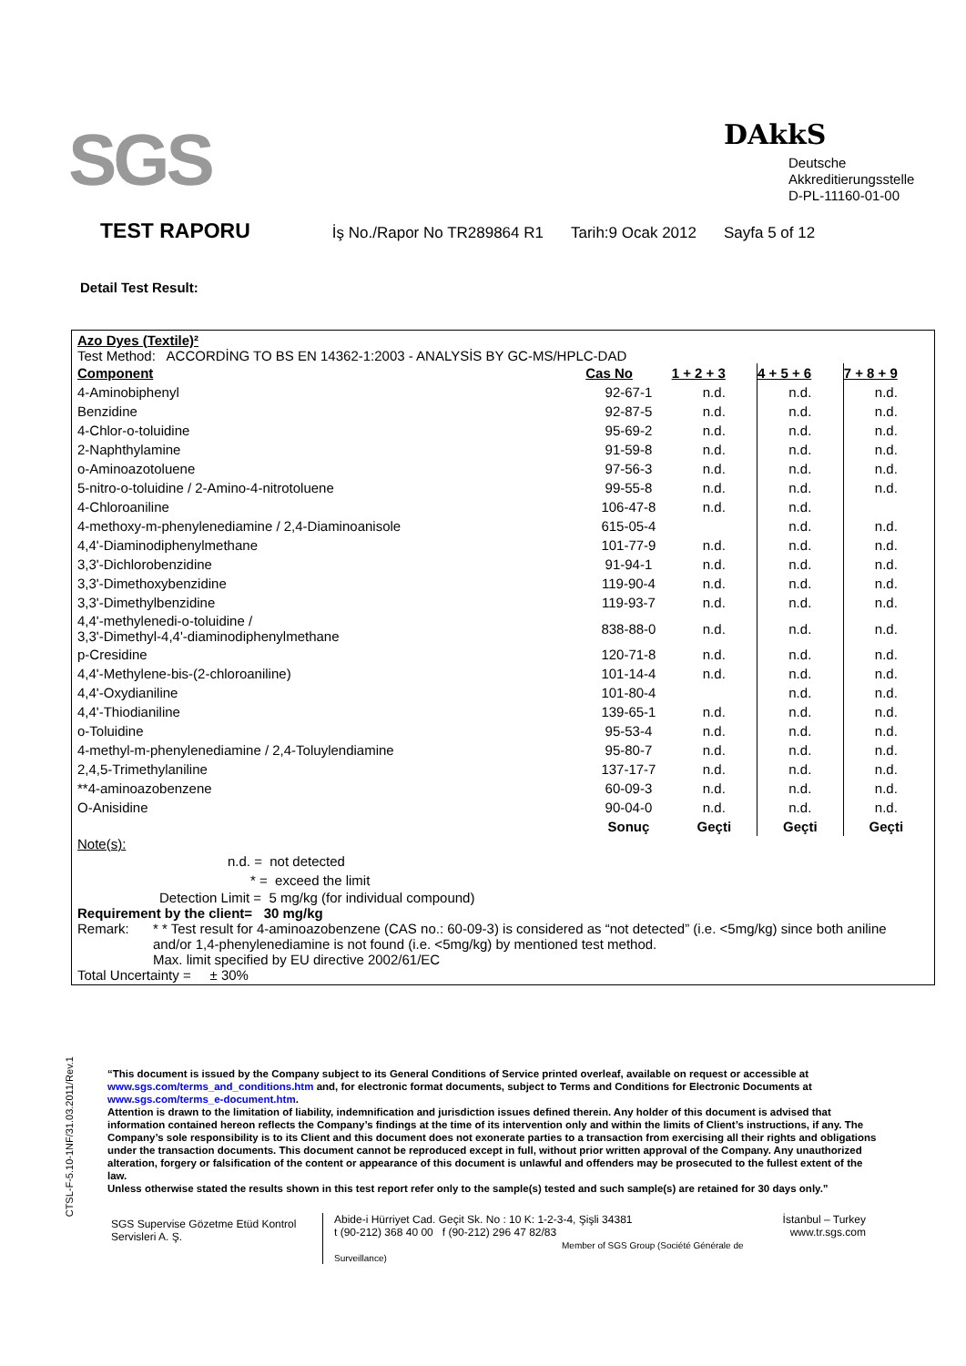SGS DAkkS
Deutsche
Akkreditierungsstelle
D-PL-11160-01-00
TEST RAPORU İş No./Rapor No TR289864 R1 Tarih:9 Ocak 2012 Sayfa 5 of 12
Detail Test Result:
Azo Dyes (Textile)²
Test Method: ACCORDİNG TO BS EN 14362-1:2003 - ANALYSİS BY GC-MS/HPLC-DAD
| Component | Cas No | 1 + 2 + 3 | 4 + 5 + 6 | 7 + 8 + 9 |
| --- | --- | --- | --- | --- |
| 4-Aminobiphenyl | 92-67-1 | n.d. | n.d. | n.d. |
| Benzidine | 92-87-5 | n.d. | n.d. | n.d. |
| 4-Chlor-o-toluidine | 95-69-2 | n.d. | n.d. | n.d. |
| 2-Naphthylamine | 91-59-8 | n.d. | n.d. | n.d. |
| o-Aminoazotoluene | 97-56-3 | n.d. | n.d. | n.d. |
| 5-nitro-o-toluidine / 2-Amino-4-nitrotoluene | 99-55-8 | n.d. | n.d. | n.d. |
| 4-Chloroaniline | 106-47-8 | n.d. | n.d. | |
| 4-methoxy-m-phenylenediamine / 2,4-Diaminoanisole | 615-05-4 | | n.d. | n.d. |
| 4,4'-Diaminodiphenylmethane | 101-77-9 | n.d. | n.d. | n.d. |
| 3,3'-Dichlorobenzidine | 91-94-1 | n.d. | n.d. | n.d. |
| 3,3'-Dimethoxybenzidine | 119-90-4 | n.d. | n.d. | n.d. |
| 3,3'-Dimethylbenzidine | 119-93-7 | n.d. | n.d. | n.d. |
| 4,4'-methylenedi-o-toluidine / 3,3'-Dimethyl-4,4'-diaminodiphenylmethane | 838-88-0 | n.d. | n.d. | n.d. |
| p-Cresidine | 120-71-8 | n.d. | n.d. | n.d. |
| 4,4'-Methylene-bis-(2-chloroaniline) | 101-14-4 | n.d. | n.d. | n.d. |
| 4,4'-Oxydianiline | 101-80-4 | | n.d. | n.d. |
| 4,4'-Thiodianiline | 139-65-1 | n.d. | n.d. | n.d. |
| o-Toluidine | 95-53-4 | n.d. | n.d. | n.d. |
| 4-methyl-m-phenylenediamine / 2,4-Toluylendiamine | 95-80-7 | n.d. | n.d. | n.d. |
| 2,4,5-Trimethylaniline | 137-17-7 | n.d. | n.d. | n.d. |
| **4-aminoazobenzene | 60-09-3 | n.d. | n.d. | n.d. |
| O-Anisidine | 90-04-0 | n.d. | n.d. | n.d. |
| | Sonuç | Geçti | Geçti | Geçti |
Note(s):
n.d. = not detected
* = exceed the limit
Detection Limit = 5 mg/kg (for individual compound)
Requirement by the client= 30 mg/kg
Remark: * * Test result for 4-aminoazobenzene (CAS no.: 60-09-3) is considered as “not detected” (i.e. <5mg/kg) since both aniline and/or 1,4-phenylenediamine is not found (i.e. <5mg/kg) by mentioned test method.
Max. limit specified by EU directive 2002/61/EC
Total Uncertainty = ± 30%
CTSL-F-5.10-1NF/31.03.2011/Rev.1
“This document is issued by the Company subject to its General Conditions of Service printed overleaf, available on request or accessible at www.sgs.com/terms_and_conditions.htm and, for electronic format documents, subject to Terms and Conditions for Electronic Documents at www.sgs.com/terms_e-document.htm.
Attention is drawn to the limitation of liability, indemnification and jurisdiction issues defined therein. Any holder of this document is advised that information contained hereon reflects the Company’s findings at the time of its intervention only and within the limits of Client’s instructions, if any. The Company’s sole responsibility is to its Client and this document does not exonerate parties to a transaction from exercising all their rights and obligations under the transaction documents. This document cannot be reproduced except in full, without prior written approval of the Company. Any unauthorized alteration, forgery or falsification of the content or appearance of this document is unlawful and offenders may be prosecuted to the fullest extent of the law.
Unless otherwise stated the results shown in this test report refer only to the sample(s) tested and such sample(s) are retained for 30 days only.”
SGS Supervise Gözetme Etüd Kontrol Servisleri A. Ş.
Abide-i Hürriyet Cad. Geçit Sk. No : 10 K: 1-2-3-4, Şişli 34381
t (90-212) 368 40 00 f (90-212) 296 47 82/83
Member of SGS Group (Société Générale de Surveillance)
İstanbul – Turkey
www.tr.sgs.com